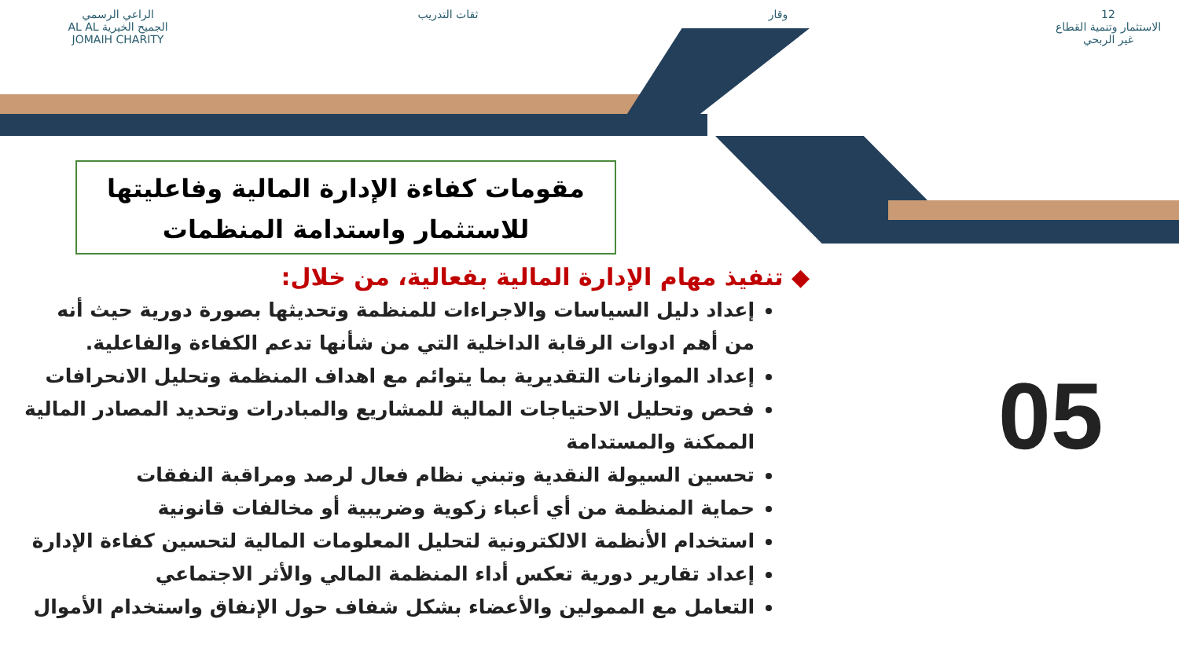12
الاستثمار وتنمية القطاع غير الربحي
وقار ثقات التدريب الراعي الرسمي
الجميح الخيرية AL AL JOMAIH CHARITY
مقومات كفاءة الإدارة المالية وفاعليتها
للاستثمار واستدامة المنظمات
◆ تنفيذ مهام الإدارة المالية بفعالية، من خلال:
إعداد دليل السياسات والاجراءات للمنظمة وتحديثها بصورة دورية حيث أنه من أهم ادوات الرقابة الداخلية التي من شأنها تدعم الكفاءة والفاعلية.
إعداد الموازنات التقديرية بما يتوائم مع اهداف المنظمة وتحليل الانحرافات
فحص وتحليل الاحتياجات المالية للمشاريع والمبادرات وتحديد المصادر المالية الممكنة والمستدامة
تحسين السيولة النقدية وتبني نظام فعال لرصد ومراقبة النفقات
حماية المنظمة من أي أعباء زكوية وضريبية أو مخالفات قانونية
استخدام الأنظمة الالكترونية لتحليل المعلومات المالية لتحسين كفاءة الإدارة
إعداد تقارير دورية تعكس أداء المنظمة المالي والأثر الاجتماعي
التعامل مع الممولين والأعضاء بشكل شفاف حول الإنفاق واستخدام الأموال
05